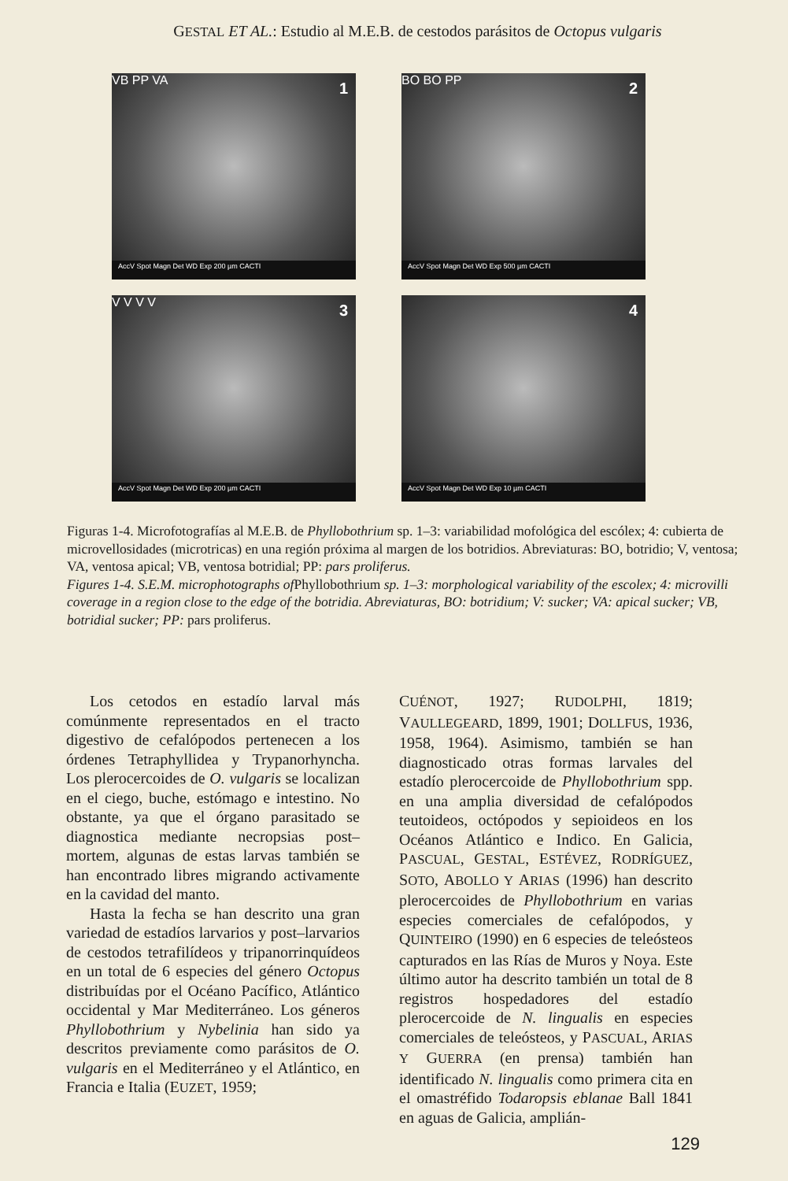GESTAL ET AL.: Estudio al M.E.B. de cestodos parásitos de Octopus vulgaris
1 VB PP VA
AccV Spot Magn Det WD Exp 200 µm CACTI
2 BO BO PP
AccV Spot Magn Det WD Exp 500 µm CACTI
3 V V V V
AccV Spot Magn Det WD Exp 200 µm CACTI
4
AccV Spot Magn Det WD Exp 10 µm CACTI
Figuras 1-4. Microfotografías al M.E.B. de Phyllobothrium sp. 1–3: variabilidad mofológica del escólex; 4: cubierta de microvellosidades (microtricas) en una región próxima al margen de los botridios. Abreviaturas: BO, botridio; V, ventosa; VA, ventosa apical; VB, ventosa botridial; PP: pars proliferus.
Figures 1-4. S.E.M. microphotographs of Phyllobothrium sp. 1–3: morphological variability of the escolex; 4: microvilli coverage in a region close to the edge of the botridia. Abreviaturas, BO: botridium; V: sucker; VA: apical sucker; VB, botridial sucker; PP: pars proliferus.
Los cetodos en estadío larval más comúnmente representados en el tracto digestivo de cefalópodos pertenecen a los órdenes Tetraphyllidea y Trypanorhyncha. Los plerocercoides de O. vulgaris se localizan en el ciego, buche, estómago e intestino. No obstante, ya que el órgano parasitado se diagnostica mediante necropsias post–mortem, algunas de estas larvas también se han encontrado libres migrando activamente en la cavidad del manto.
Hasta la fecha se han descrito una gran variedad de estadíos larvarios y post–larvarios de cestodos tetrafilídeos y tripanorrinquídeos en un total de 6 especies del género Octopus distribuídas por el Océano Pacífico, Atlántico occidental y Mar Mediterráneo. Los géneros Phyllobothrium y Nybelinia han sido ya descritos previamente como parásitos de O. vulgaris en el Mediterráneo y el Atlántico, en Francia e Italia (EUZET, 1959;
CUÉNOT, 1927; RUDOLPHI, 1819; VAULLEGEARD, 1899, 1901; DOLLFUS, 1936, 1958, 1964). Asimismo, también se han diagnosticado otras formas larvales del estadío plerocercoide de Phyllobothrium spp. en una amplia diversidad de cefalópodos teutoideos, octópodos y sepioideos en los Océanos Atlántico e Indico. En Galicia, PASCUAL, GESTAL, ESTÉVEZ, RODRÍGUEZ, SOTO, ABOLLO Y ARIAS (1996) han descrito plerocercoides de Phyllobothrium en varias especies comerciales de cefalópodos, y QUINTEIRO (1990) en 6 especies de teleósteos capturados en las Rías de Muros y Noya. Este último autor ha descrito también un total de 8 registros hospedadores del estadío plerocercoide de N. lingualis en especies comerciales de teleósteos, y PASCUAL, ARIAS Y GUERRA (en prensa) también han identificado N. lingualis como primera cita en el omastréfido Todaropsis eblanae Ball 1841 en aguas de Galicia, amplián-
129